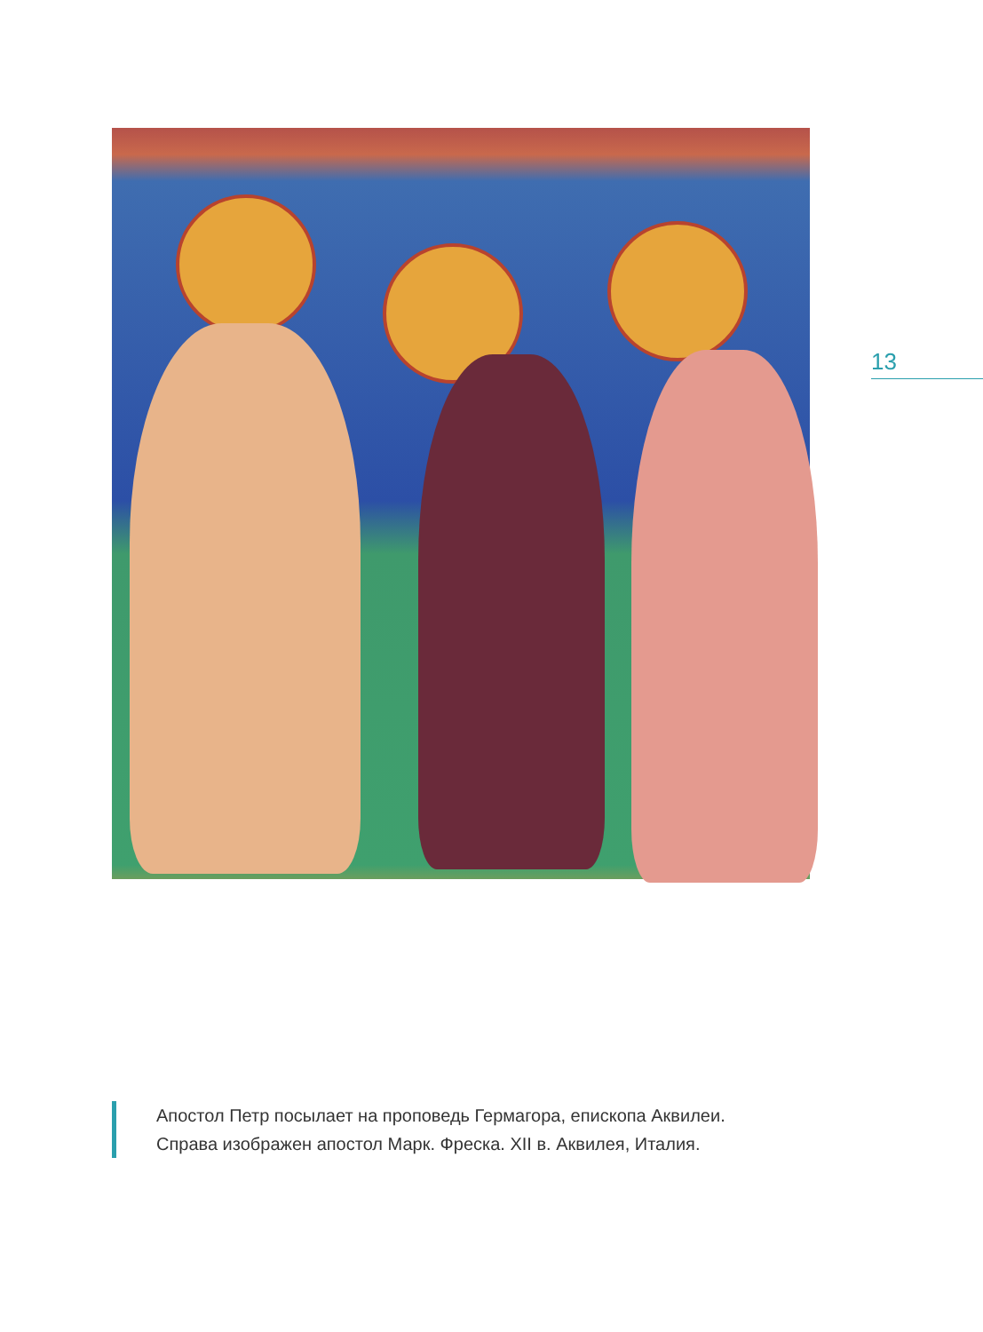13
Апостол Петр посылает на проповедь Гермагора, епископа Аквилеи.
Справа изображен апостол Марк. Фреска. XII в. Аквилея, Италия.